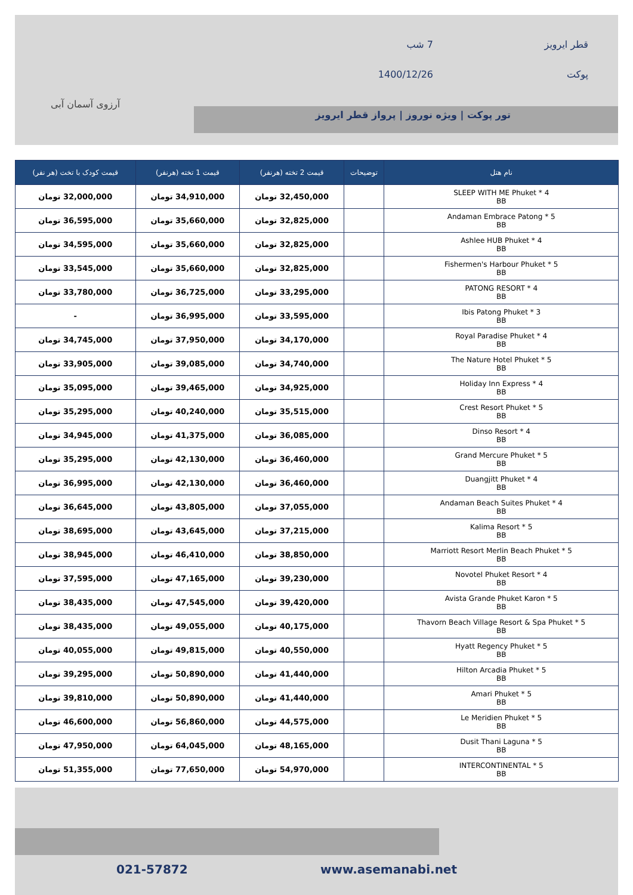قطر ایرویز
7 شب
پوکت
1400/12/26
تور پوکت | ویژه نوروز | پرواز قطر ایرویز
آرزوی آسمان آبی
| نام هتل | توضیحات | قیمت 2 تخته (هرنفر) | قیمت 1 تخته (هرنفر) | قیمت کودک با تخت (هر نفر) |
| --- | --- | --- | --- | --- |
| SLEEP WITH ME Phuket * 4 BB | | 32,450,000 تومان | 34,910,000 تومان | 32,000,000 تومان |
| Andaman Embrace Patong * 5 BB | | 32,825,000 تومان | 35,660,000 تومان | 36,595,000 تومان |
| Ashlee HUB Phuket * 4 BB | | 32,825,000 تومان | 35,660,000 تومان | 34,595,000 تومان |
| Fishermen's Harbour Phuket * 5 BB | | 32,825,000 تومان | 35,660,000 تومان | 33,545,000 تومان |
| PATONG RESORT * 4 BB | | 33,295,000 تومان | 36,725,000 تومان | 33,780,000 تومان |
| Ibis Patong Phuket * 3 BB | | 33,595,000 تومان | 36,995,000 تومان | - |
| Royal Paradise Phuket * 4 BB | | 34,170,000 تومان | 37,950,000 تومان | 34,745,000 تومان |
| The Nature Hotel Phuket * 5 BB | | 34,740,000 تومان | 39,085,000 تومان | 33,905,000 تومان |
| Holiday Inn Express * 4 BB | | 34,925,000 تومان | 39,465,000 تومان | 35,095,000 تومان |
| Crest Resort Phuket * 5 BB | | 35,515,000 تومان | 40,240,000 تومان | 35,295,000 تومان |
| Dinso Resort * 4 BB | | 36,085,000 تومان | 41,375,000 تومان | 34,945,000 تومان |
| Grand Mercure Phuket * 5 BB | | 36,460,000 تومان | 42,130,000 تومان | 35,295,000 تومان |
| Duangjitt Phuket * 4 BB | | 36,460,000 تومان | 42,130,000 تومان | 36,995,000 تومان |
| Andaman Beach Suites Phuket * 4 BB | | 37,055,000 تومان | 43,805,000 تومان | 36,645,000 تومان |
| Kalima Resort * 5 BB | | 37,215,000 تومان | 43,645,000 تومان | 38,695,000 تومان |
| Marriott Resort Merlin Beach Phuket * 5 BB | | 38,850,000 تومان | 46,410,000 تومان | 38,945,000 تومان |
| Novotel Phuket Resort * 4 BB | | 39,230,000 تومان | 47,165,000 تومان | 37,595,000 تومان |
| Avista Grande Phuket Karon * 5 BB | | 39,420,000 تومان | 47,545,000 تومان | 38,435,000 تومان |
| Thavorn Beach Village Resort & Spa Phuket * 5 BB | | 40,175,000 تومان | 49,055,000 تومان | 38,435,000 تومان |
| Hyatt Regency Phuket * 5 BB | | 40,550,000 تومان | 49,815,000 تومان | 40,055,000 تومان |
| Hilton Arcadia Phuket * 5 BB | | 41,440,000 تومان | 50,890,000 تومان | 39,295,000 تومان |
| Amari Phuket * 5 BB | | 41,440,000 تومان | 50,890,000 تومان | 39,810,000 تومان |
| Le Meridien Phuket * 5 BB | | 44,575,000 تومان | 56,860,000 تومان | 46,600,000 تومان |
| Dusit Thani Laguna * 5 BB | | 48,165,000 تومان | 64,045,000 تومان | 47,950,000 تومان |
| INTERCONTINENTAL * 5 BB | | 54,970,000 تومان | 77,650,000 تومان | 51,355,000 تومان |
021-57872 www.asemanabi.net